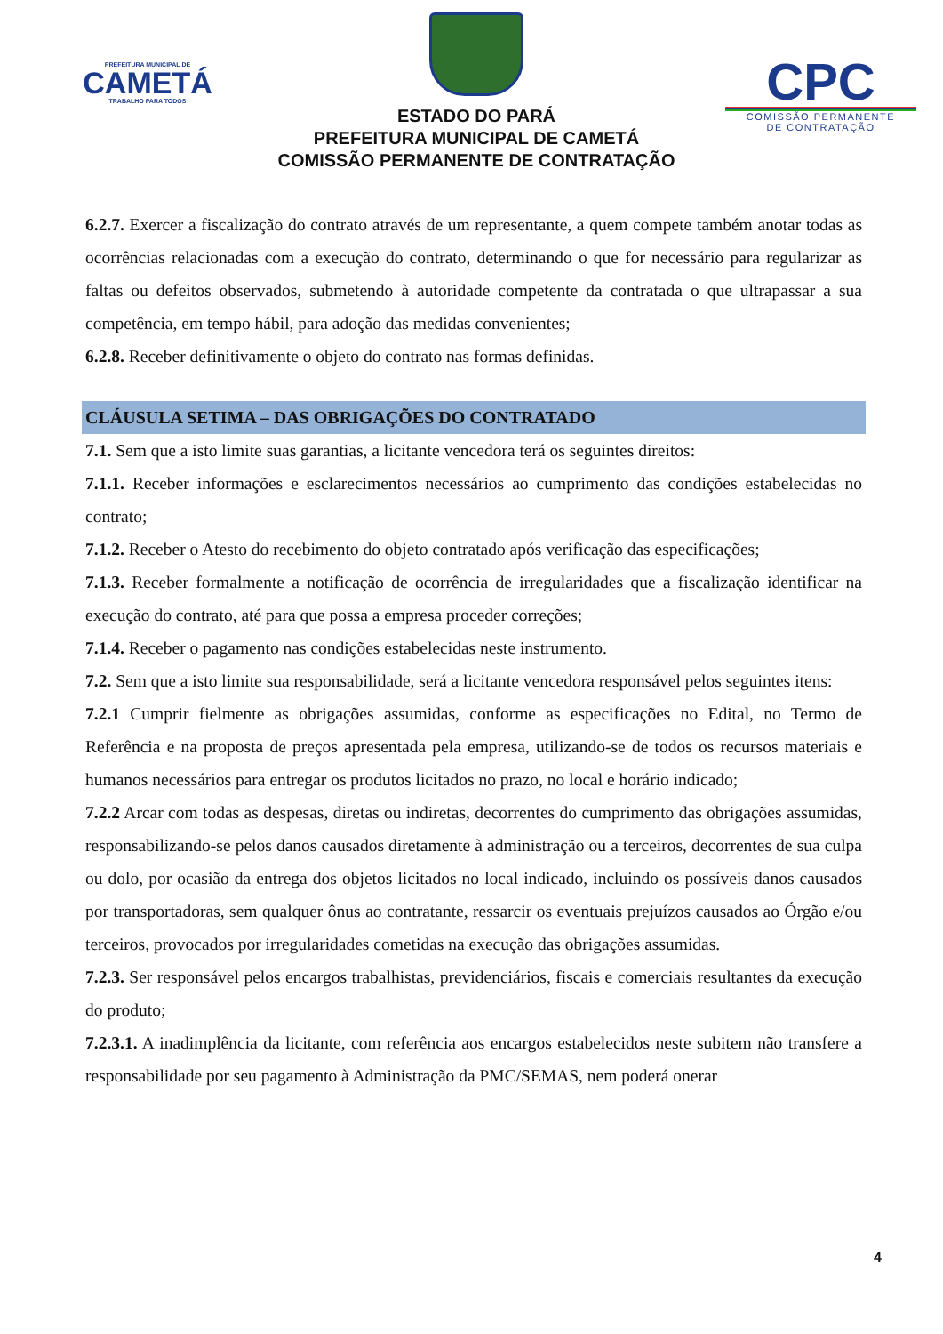PREFEITURA MUNICIPAL DE
CAMETÁ
TRABALHO PARA TODOS
ESTADO DO PARÁ
PREFEITURA MUNICIPAL DE CAMETÁ
COMISSÃO PERMANENTE DE CONTRATAÇÃO
CPC
COMISSÃO PERMANENTE
DE CONTRATAÇÃO
6.2.7. Exercer a fiscalização do contrato através de um representante, a quem compete também anotar todas as ocorrências relacionadas com a execução do contrato, determinando o que for necessário para regularizar as faltas ou defeitos observados, submetendo à autoridade competente da contratada o que ultrapassar a sua competência, em tempo hábil, para adoção das medidas convenientes;
6.2.8. Receber definitivamente o objeto do contrato nas formas definidas.
CLÁUSULA SETIMA – DAS OBRIGAÇÕES DO CONTRATADO
7.1. Sem que a isto limite suas garantias, a licitante vencedora terá os seguintes direitos:
7.1.1. Receber informações e esclarecimentos necessários ao cumprimento das condições estabelecidas no contrato;
7.1.2. Receber o Atesto do recebimento do objeto contratado após verificação das especificações;
7.1.3. Receber formalmente a notificação de ocorrência de irregularidades que a fiscalização identificar na execução do contrato, até para que possa a empresa proceder correções;
7.1.4. Receber o pagamento nas condições estabelecidas neste instrumento.
7.2. Sem que a isto limite sua responsabilidade, será a licitante vencedora responsável pelos seguintes itens:
7.2.1 Cumprir fielmente as obrigações assumidas, conforme as especificações no Edital, no Termo de Referência e na proposta de preços apresentada pela empresa, utilizando-se de todos os recursos materiais e humanos necessários para entregar os produtos licitados no prazo, no local e horário indicado;
7.2.2 Arcar com todas as despesas, diretas ou indiretas, decorrentes do cumprimento das obrigações assumidas, responsabilizando-se pelos danos causados diretamente à administração ou a terceiros, decorrentes de sua culpa ou dolo, por ocasião da entrega dos objetos licitados no local indicado, incluindo os possíveis danos causados por transportadoras, sem qualquer ônus ao contratante, ressarcir os eventuais prejuízos causados ao Órgão e/ou terceiros, provocados por irregularidades cometidas na execução das obrigações assumidas.
7.2.3. Ser responsável pelos encargos trabalhistas, previdenciários, fiscais e comerciais resultantes da execução do produto;
7.2.3.1. A inadimplência da licitante, com referência aos encargos estabelecidos neste subitem não transfere a responsabilidade por seu pagamento à Administração da PMC/SEMAS, nem poderá onerar
4